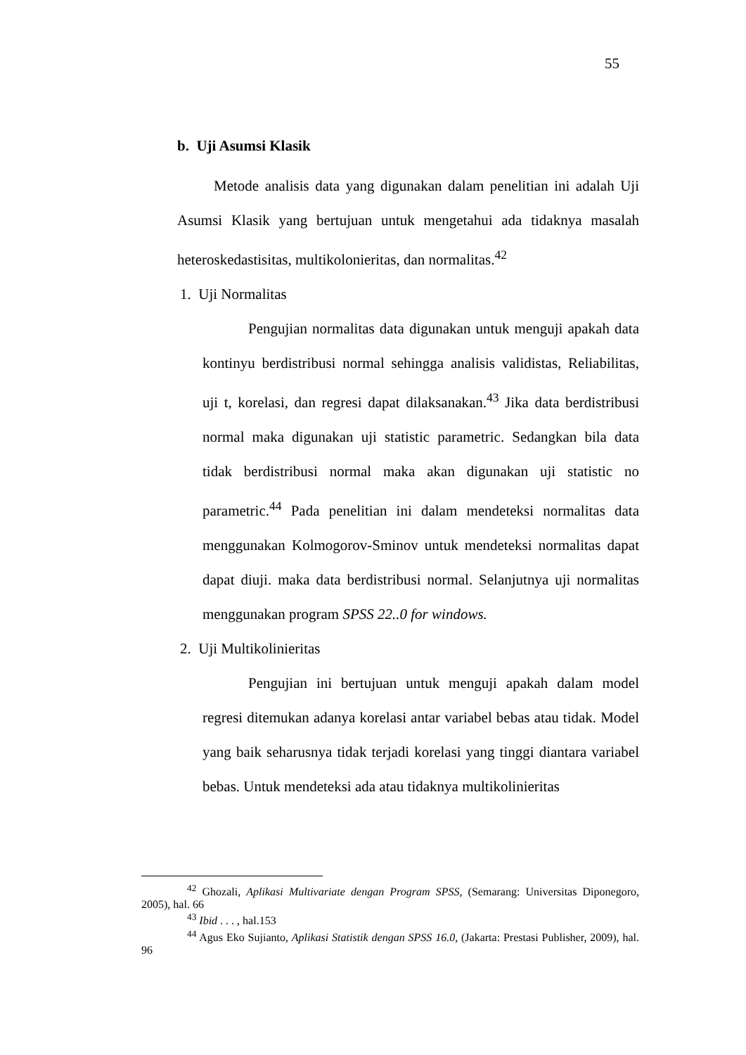55
b. Uji Asumsi Klasik
Metode analisis data yang digunakan dalam penelitian ini adalah Uji Asumsi Klasik yang bertujuan untuk mengetahui ada tidaknya masalah heteroskedastisitas, multikolonieritas, dan normalitas.<sup>42</sup>
1. Uji Normalitas
Pengujian normalitas data digunakan untuk menguji apakah data kontinyu berdistribusi normal sehingga analisis validistas, Reliabilitas, uji t, korelasi, dan regresi dapat dilaksanakan.<sup>43</sup> Jika data berdistribusi normal maka digunakan uji statistic parametric. Sedangkan bila data tidak berdistribusi normal maka akan digunakan uji statistic no parametric.<sup>44</sup> Pada penelitian ini dalam mendeteksi normalitas data menggunakan Kolmogorov-Sminov untuk mendeteksi normalitas dapat dapat diuji. maka data berdistribusi normal. Selanjutnya uji normalitas menggunakan program SPSS 22..0 for windows.
2. Uji Multikolinieritas
Pengujian ini bertujuan untuk menguji apakah dalam model regresi ditemukan adanya korelasi antar variabel bebas atau tidak. Model yang baik seharusnya tidak terjadi korelasi yang tinggi diantara variabel bebas. Untuk mendeteksi ada atau tidaknya multikolinieritas
<sup>42</sup> Ghozali, Aplikasi Multivariate dengan Program SPSS, (Semarang: Universitas Diponegoro, 2005), hal. 66
<sup>43</sup> Ibid . . . , hal.153
<sup>44</sup> Agus Eko Sujianto, Aplikasi Statistik dengan SPSS 16.0, (Jakarta: Prestasi Publisher, 2009), hal. 96